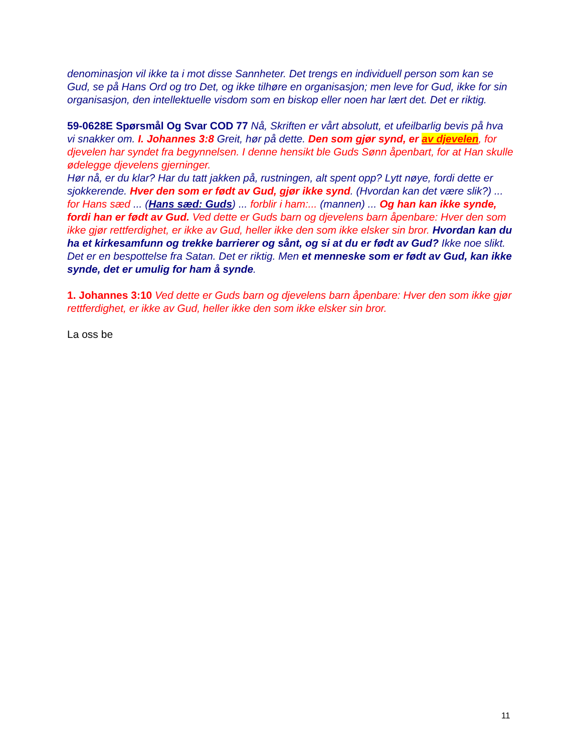denominasjon vil ikke ta i mot disse Sannheter. Det trengs en individuell person som kan se Gud, se på Hans Ord og tro Det, og ikke tilhøre en organisasjon; men leve for Gud, ikke for sin organisasjon, den intellektuelle visdom som en biskop eller noen har lært det. Det er riktig.
59-0628E Spørsmål Og Svar COD 77 Nå, Skriften er vårt absolutt, et ufeilbarlig bevis på hva vi snakker om. I. Johannes 3:8 Greit, hør på dette. Den som gjør synd, er av djevelen, for djevelen har syndet fra begynnelsen. I denne hensikt ble Guds Sønn åpenbart, for at Han skulle ødelegge djevelens gjerninger.
Hør nå, er du klar? Har du tatt jakken på, rustningen, alt spent opp? Lytt nøye, fordi dette er sjokkerende. Hver den som er født av Gud, gjør ikke synd. (Hvordan kan det være slik?) ... for Hans sæd ... (Hans sæd: Guds) ... forblir i ham:... (mannen) ... Og han kan ikke synde, fordi han er født av Gud. Ved dette er Guds barn og djevelens barn åpenbare: Hver den som ikke gjør rettferdighet, er ikke av Gud, heller ikke den som ikke elsker sin bror. Hvordan kan du ha et kirkesamfunn og trekke barrierer og sånt, og si at du er født av Gud? Ikke noe slikt. Det er en bespottelse fra Satan. Det er riktig. Men et menneske som er født av Gud, kan ikke synde, det er umulig for ham å synde.
1. Johannes 3:10 Ved dette er Guds barn og djevelens barn åpenbare: Hver den som ikke gjør rettferdighet, er ikke av Gud, heller ikke den som ikke elsker sin bror.
La oss be
11